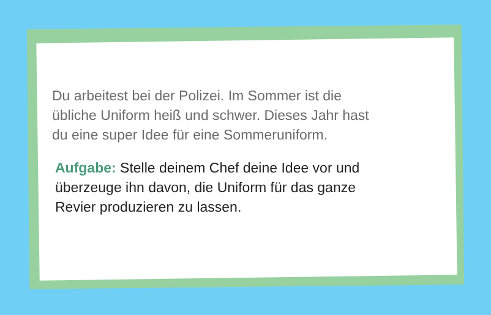Du arbeitest bei der Polizei. Im Sommer ist die
übliche Uniform heiß und schwer. Dieses Jahr hast
du eine super Idee für eine Sommeruniform.
Aufgabe: Stelle deinem Chef deine Idee vor und
überzeuge ihn davon, die Uniform für das ganze
Revier produzieren zu lassen.